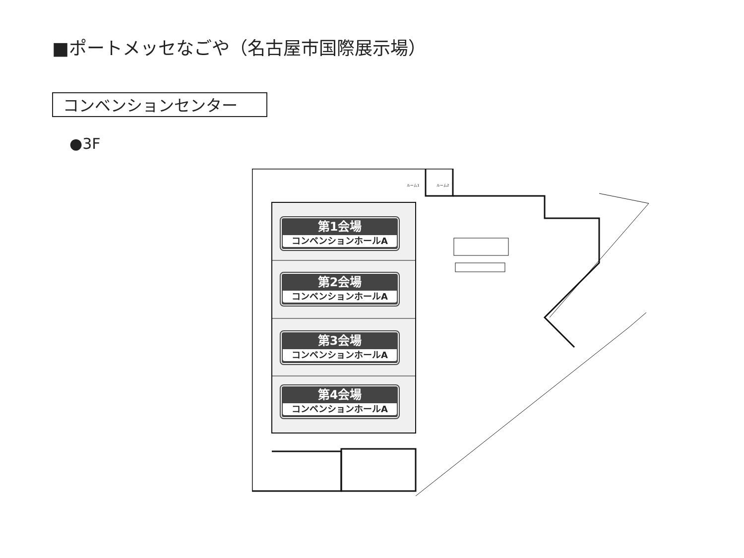■ポートメッセなごや（名古屋市国際展示場）
コンベンションセンター
●3F
ルーム1 ルーム2
第1会場
コンベンションホールA
第2会場
コンベンションホールA
第3会場
コンベンションホールA
第4会場
コンベンションホールA